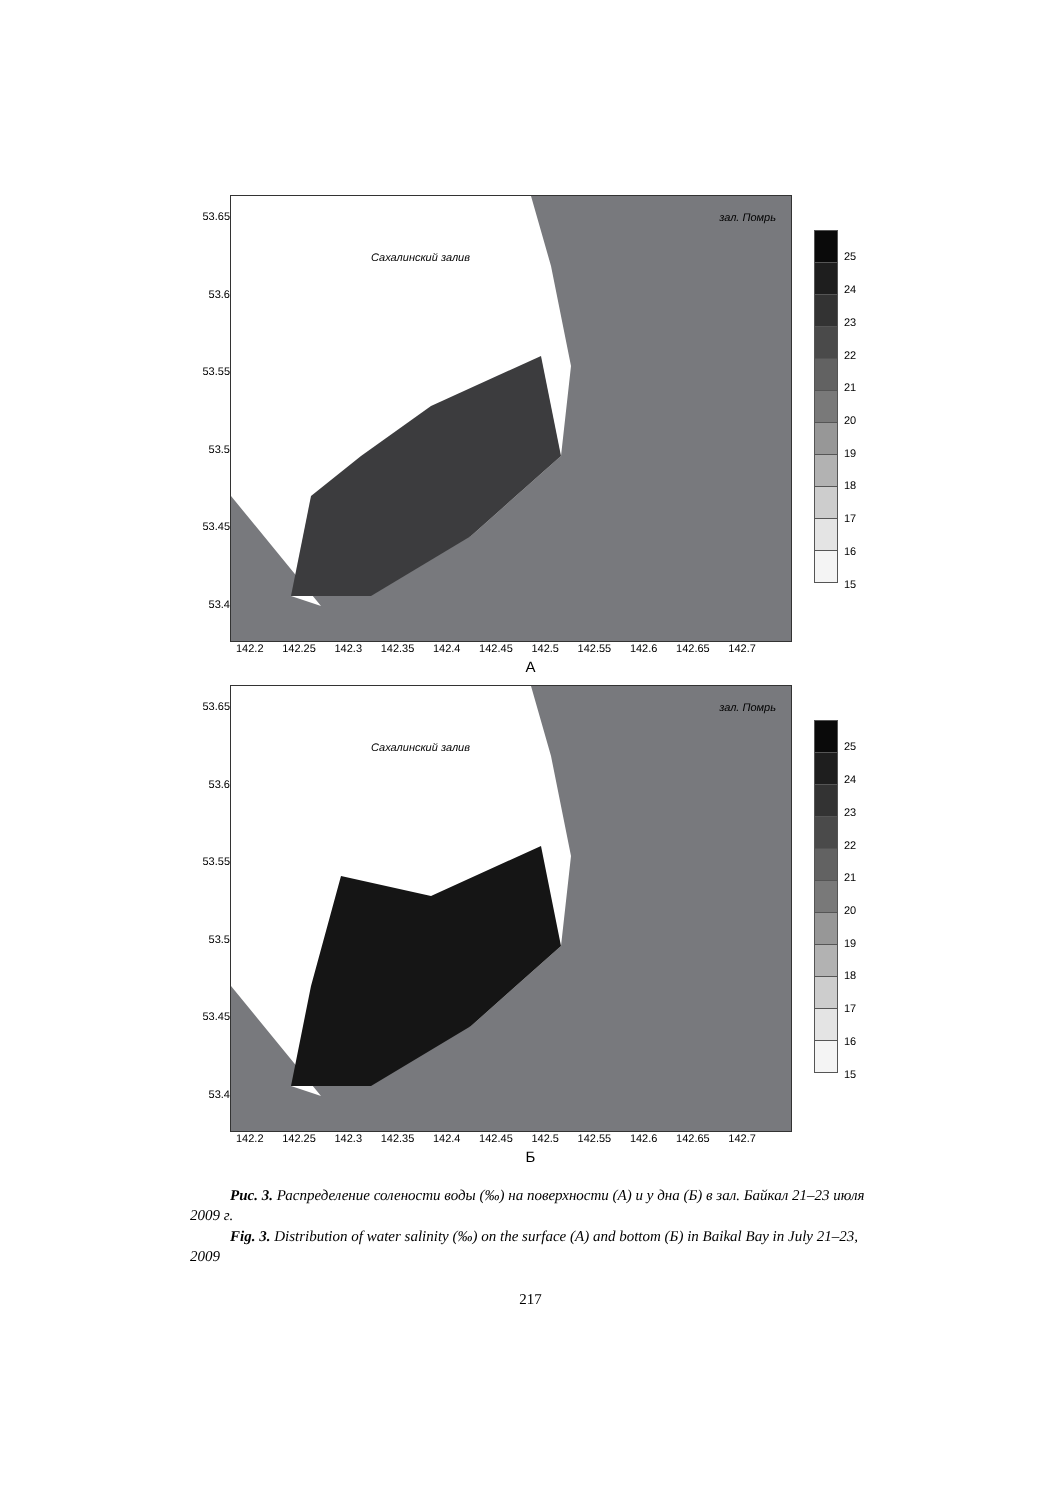53.65
53.6
53.55
53.5
53.45
53.4
Сахалинский залив
зал. Помрь
25
24
23
22
21
20
19
18
17
16
15
142.2 142.25 142.3 142.35 142.4 142.45 142.5 142.55 142.6 142.65 142.7
А
53.65
53.6
53.55
53.5
53.45
53.4
Сахалинский залив
зал. Помрь
25
24
23
22
21
20
19
18
17
16
15
142.2 142.25 142.3 142.35 142.4 142.45 142.5 142.55 142.6 142.65 142.7
Б
Рис. 3. Распределение солености воды (‰) на поверхности (А) и у дна (Б) в зал. Байкал 21–23 июля 2009 г.
Fig. 3. Distribution of water salinity (‰) on the surface (A) and bottom (Б) in Baikal Bay in July 21–23, 2009
217